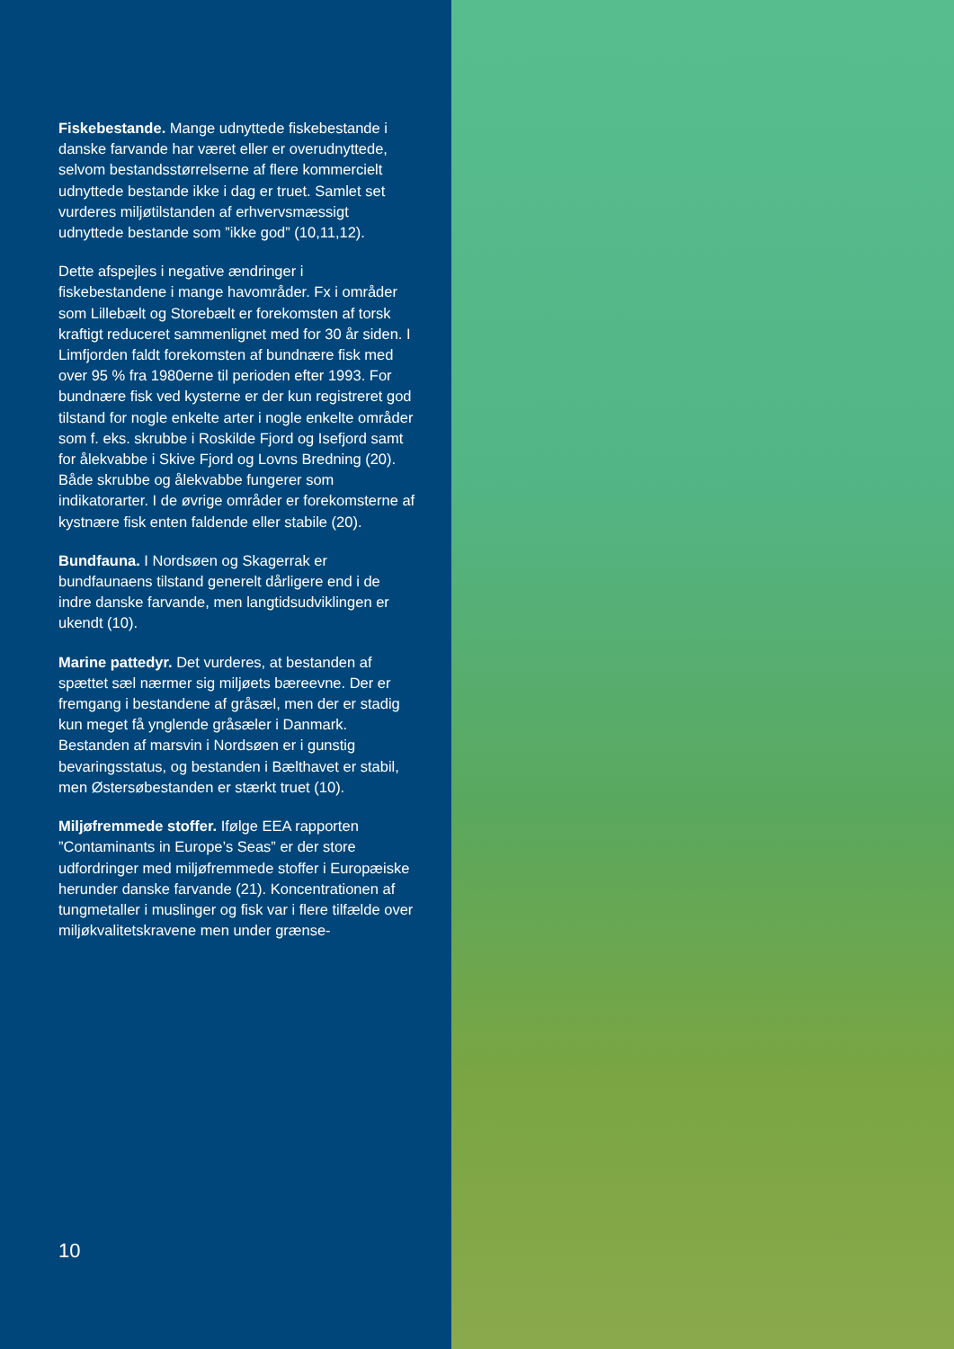Fiskebestande. Mange udnyttede fiskebestande i danske farvande har været eller er overudnyttede, selvom bestandsstørrelserne af flere kommercielt udnyttede bestande ikke i dag er truet. Samlet set vurderes miljøtilstanden af erhvervsmæssigt udnyttede bestande som ”ikke god” (10,11,12).
Dette afspejles i negative ændringer i fiskebestandene i mange havområder. Fx i områder som Lillebælt og Storebælt er forekomsten af torsk kraftigt reduceret sammenlignet med for 30 år siden. I Limfjorden faldt forekomsten af bundnære fisk med over 95 % fra 1980erne til perioden efter 1993. For bundnære fisk ved kysterne er der kun registreret god tilstand for nogle enkelte arter i nogle enkelte områder som f. eks. skrubbe i Roskilde Fjord og Isefjord samt for ålekvabbe i Skive Fjord og Lovns Bredning (20). Både skrubbe og ålekvabbe fungerer som indikatorarter. I de øvrige områder er forekomsterne af kystnære fisk enten faldende eller stabile (20).
Bundfauna. I Nordsøen og Skagerrak er bundfaunaens tilstand generelt dårligere end i de indre danske farvande, men langtidsudviklingen er ukendt (10).
Marine pattedyr. Det vurderes, at bestanden af spættet sæl nærmer sig miljøets bæreevne. Der er fremgang i bestandene af gråsæl, men der er stadig kun meget få ynglende gråsæler i Danmark. Bestanden af marsvin i Nordsøen er i gunstig bevaringsstatus, og bestanden i Bælthavet er stabil, men Østersøbestanden er stærkt truet (10).
Miljøfremmede stoffer. Ifølge EEA rapporten ”Contaminants in Europe’s Seas” er der store udfordringer med miljøfremmede stoffer i Europæiske herunder danske farvande (21). Koncentrationen af tungmetaller i muslinger og fisk var i flere tilfælde over miljøkvalitetskravene men under grænse-
10